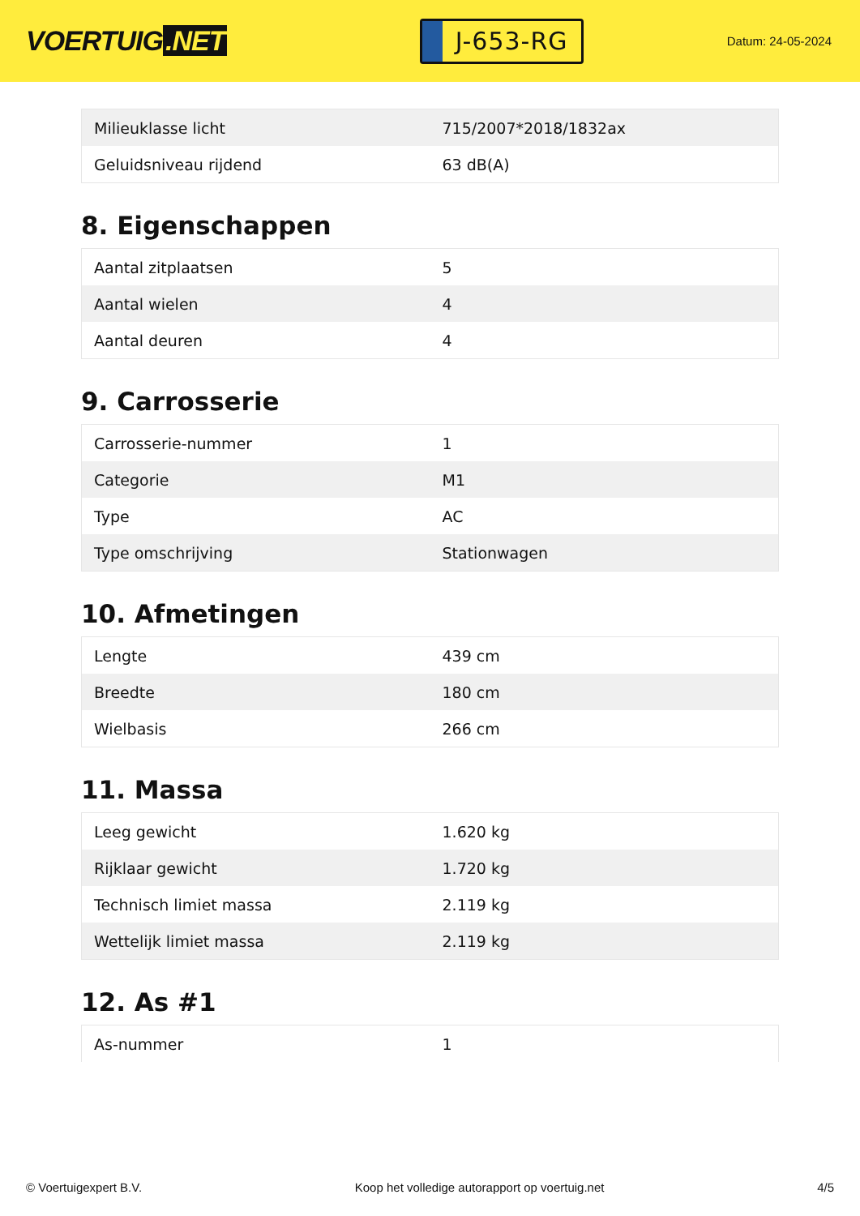VOERTUIG.NET
J-653-RG
Datum: 24-05-2024
| Milieuklasse licht | 715/2007*2018/1832ax |
| Geluidsniveau rijdend | 63 dB(A) |
8. Eigenschappen
| Aantal zitplaatsen | 5 |
| Aantal wielen | 4 |
| Aantal deuren | 4 |
9. Carrosserie
| Carrosserie-nummer | 1 |
| Categorie | M1 |
| Type | AC |
| Type omschrijving | Stationwagen |
10. Afmetingen
| Lengte | 439 cm |
| Breedte | 180 cm |
| Wielbasis | 266 cm |
11. Massa
| Leeg gewicht | 1.620 kg |
| Rijklaar gewicht | 1.720 kg |
| Technisch limiet massa | 2.119 kg |
| Wettelijk limiet massa | 2.119 kg |
12. As #1
| As-nummer | 1 |
© Voertuigexpert B.V. Koop het volledige autorapport op voertuig.net 4/5